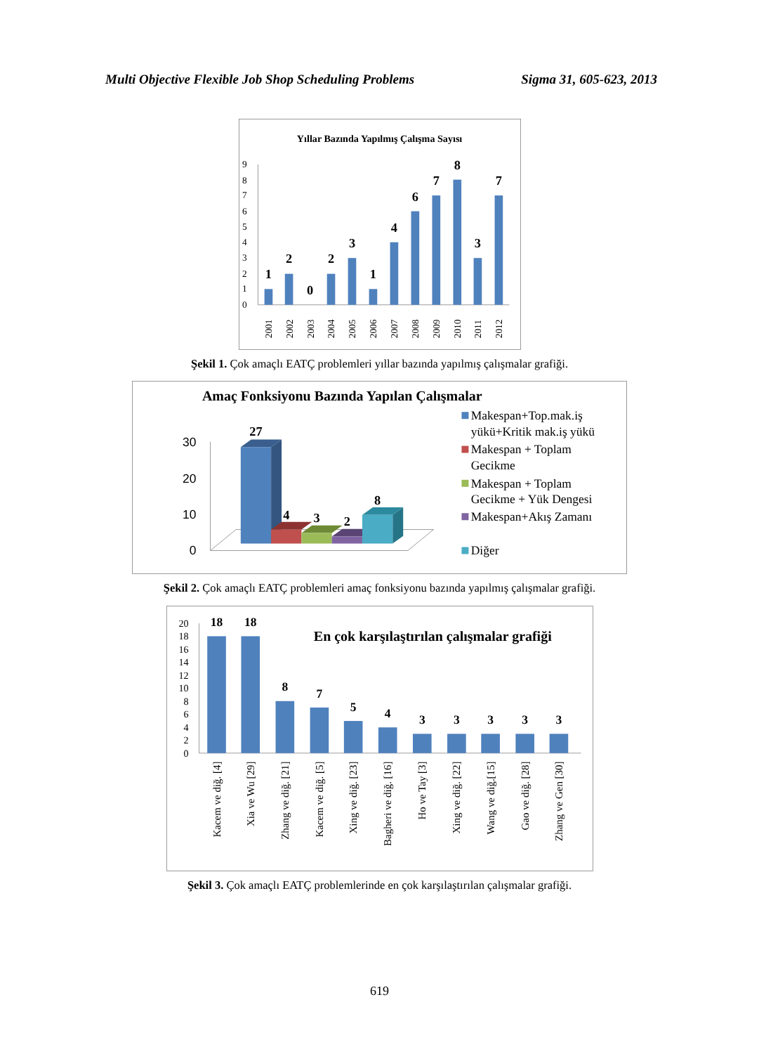Multi Objective Flexible Job Shop Scheduling Problems Sigma 31, 605-623, 2013
Yıllar Bazında Yapılmış Çalışma Sayısı
0
1
2
3
4
5
6
7
8
9
1
2
0
2
3
1
4
6
7
8
3
7
2001
2002
2003
2004
2005
2006
2007
2008
2009
2010
2011
2012
Şekil 1. Çok amaçlı EATÇ problemleri yıllar bazında yapılmış çalışmalar grafiği.
Amaç Fonksiyonu Bazında Yapılan Çalışmalar
30
20
10
0
27
4
3
2
8
Makespan+Top.mak.iş
yükü+Kritik mak.iş yükü
Makespan + Toplam
Gecikme
Makespan + Toplam
Gecikme + Yük Dengesi
Makespan+Akış Zamanı
Diğer
Şekil 2. Çok amaçlı EATÇ problemleri amaç fonksiyonu bazında yapılmış çalışmalar grafiği.
En çok karşılaştırılan çalışmalar grafiği
0
2
4
6
8
10
12
14
16
18
20
18
18
8
7
5
4
3
3
3
3
3
Kacem ve diğ. [4]
Xia ve Wu [29]
Zhang ve diğ. [21]
Kacem ve diğ. [5]
Xing ve diğ. [23]
Bagheri ve diğ. [16]
Ho ve Tay [3]
Xing ve diğ. [22]
Wang ve diğ.[15]
Gao ve diğ. [28]
Zhang ve Gen [30]
Şekil 3. Çok amaçlı EATÇ problemlerinde en çok karşılaştırılan çalışmalar grafiği.
619